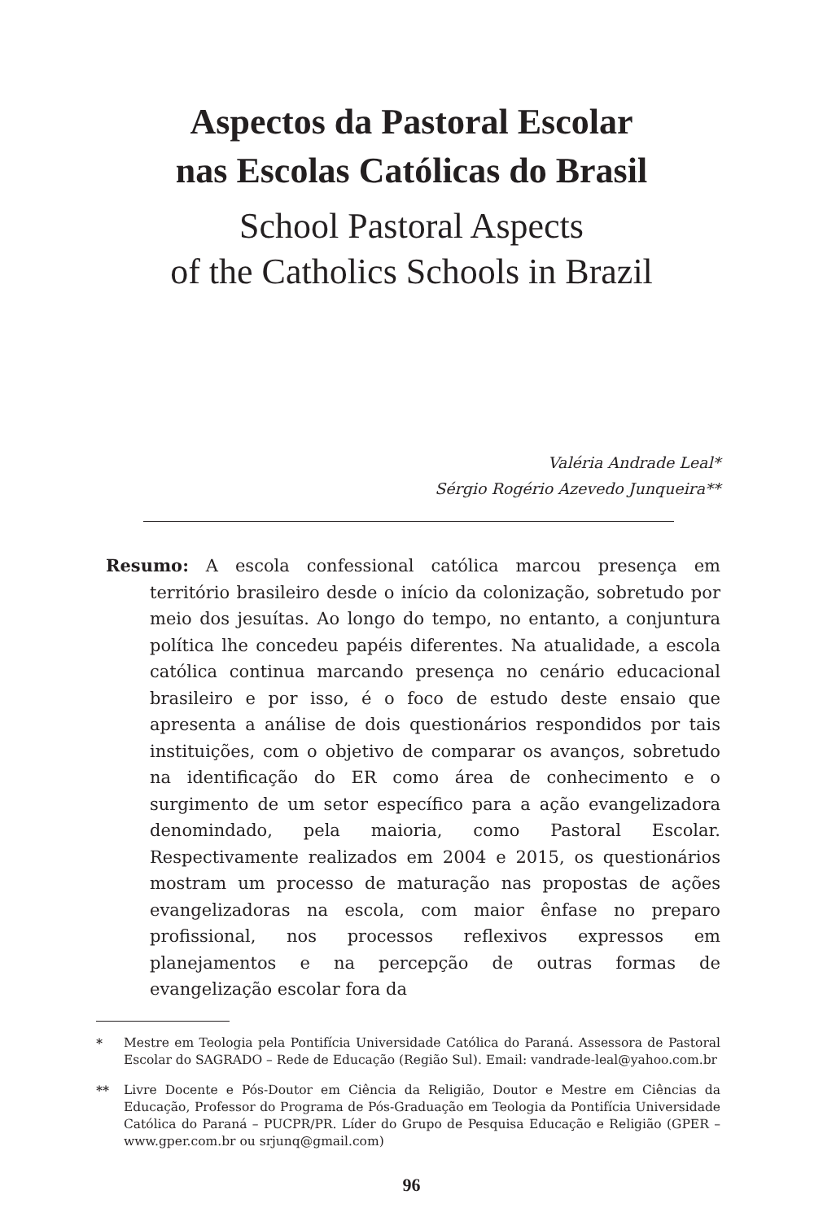Aspectos da Pastoral Escolar
nas Escolas Católicas do Brasil
School Pastoral Aspects
of the Catholics Schools in Brazil
Valéria Andrade Leal*
Sérgio Rogério Azevedo Junqueira**
Resumo: A escola confessional católica marcou presença em território brasileiro desde o início da colonização, sobretudo por meio dos jesuítas. Ao longo do tempo, no entanto, a conjuntura política lhe concedeu papéis diferentes. Na atualidade, a escola católica continua marcando presença no cenário educacional brasileiro e por isso, é o foco de estudo deste ensaio que apresenta a análise de dois questionários respondidos por tais instituições, com o objetivo de comparar os avanços, sobretudo na identificação do ER como área de conhecimento e o surgimento de um setor específico para a ação evangelizadora denomindado, pela maioria, como Pastoral Escolar. Respectivamente realizados em 2004 e 2015, os questionários mostram um processo de maturação nas propostas de ações evangelizadoras na escola, com maior ênfase no preparo profissional, nos processos reflexivos expressos em planejamentos e na percepção de outras formas de evangelização escolar fora da
* Mestre em Teologia pela Pontifícia Universidade Católica do Paraná. Assessora de Pastoral Escolar do SAGRADO – Rede de Educação (Região Sul). Email: vandrade-leal@yahoo.com.br
** Livre Docente e Pós-Doutor em Ciência da Religião, Doutor e Mestre em Ciências da Educação, Professor do Programa de Pós-Graduação em Teologia da Pontifícia Universidade Católica do Paraná – PUCPR/PR. Líder do Grupo de Pesquisa Educação e Religião (GPER – www.gper.com.br ou srjunq@gmail.com)
96